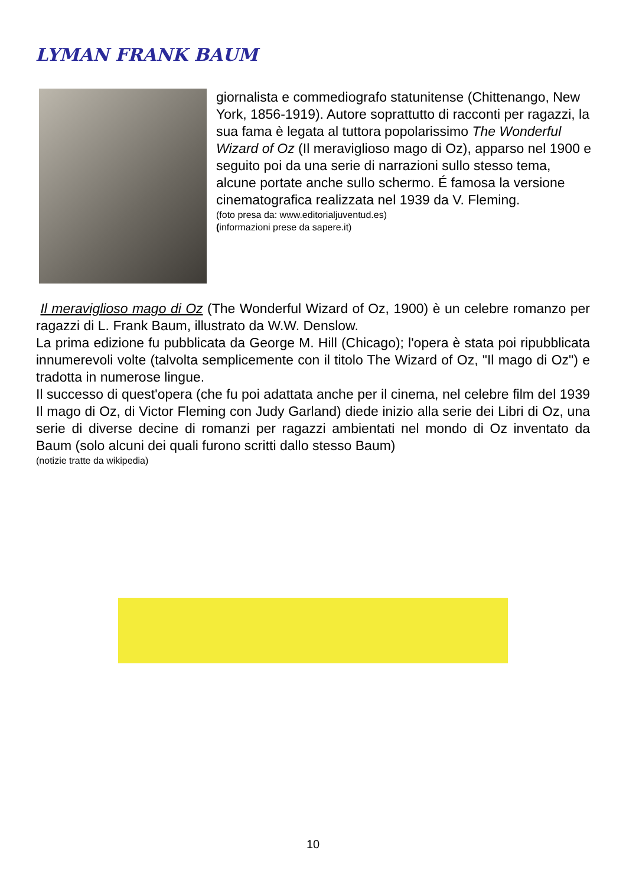LYMAN FRANK BAUM
giornalista e commediografo statunitense (Chittenango, New York, 1856-1919). Autore soprattutto di racconti per ragazzi, la sua fama è legata al tuttora popolarissimo The Wonderful Wizard of Oz (Il meraviglioso mago di Oz), apparso nel 1900 e seguito poi da una serie di narrazioni sullo stesso tema, alcune portate anche sullo schermo. É famosa la versione cinematografica realizzata nel 1939 da V. Fleming.
(foto presa da: www.editorialjuventud.es)
(informazioni prese da sapere.it)
Il meraviglioso mago di Oz (The Wonderful Wizard of Oz, 1900) è un celebre romanzo per ragazzi di L. Frank Baum, illustrato da W.W. Denslow.
La prima edizione fu pubblicata da George M. Hill (Chicago); l'opera è stata poi ripubblicata innumerevoli volte (talvolta semplicemente con il titolo The Wizard of Oz, "Il mago di Oz") e tradotta in numerose lingue.
Il successo di quest'opera (che fu poi adattata anche per il cinema, nel celebre film del 1939 Il mago di Oz, di Victor Fleming con Judy Garland) diede inizio alla serie dei Libri di Oz, una serie di diverse decine di romanzi per ragazzi ambientati nel mondo di Oz inventato da Baum (solo alcuni dei quali furono scritti dallo stesso Baum)
(notizie tratte da wikipedia)
10